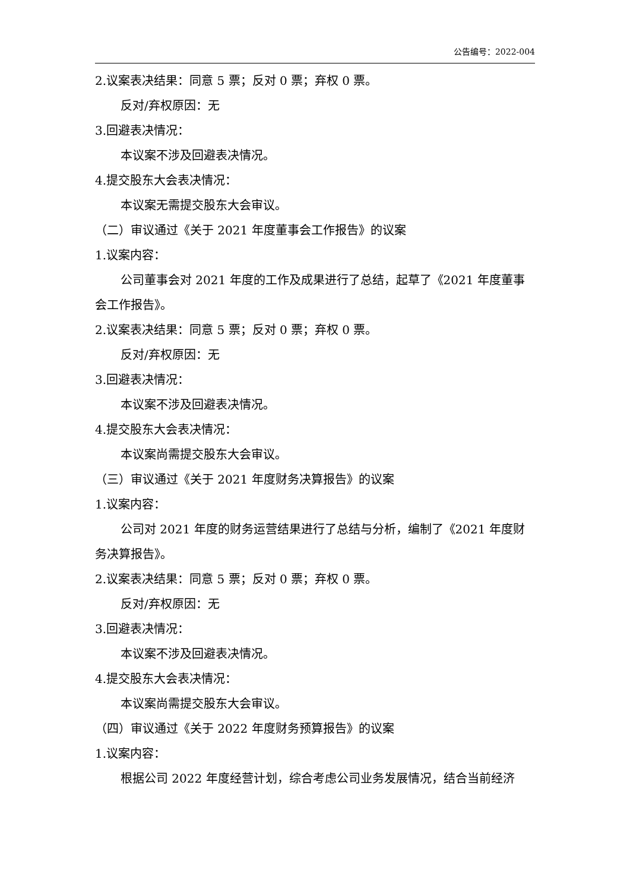公告编号：2022-004
2.议案表决结果：同意 5 票；反对 0 票；弃权 0 票。
反对/弃权原因：无
3.回避表决情况：
本议案不涉及回避表决情况。
4.提交股东大会表决情况：
本议案无需提交股东大会审议。
（二）审议通过《关于 2021 年度董事会工作报告》的议案
1.议案内容：
公司董事会对 2021 年度的工作及成果进行了总结，起草了《2021 年度董事
会工作报告》。
2.议案表决结果：同意 5 票；反对 0 票；弃权 0 票。
反对/弃权原因：无
3.回避表决情况：
本议案不涉及回避表决情况。
4.提交股东大会表决情况：
本议案尚需提交股东大会审议。
（三）审议通过《关于 2021 年度财务决算报告》的议案
1.议案内容：
公司对 2021 年度的财务运营结果进行了总结与分析，编制了《2021 年度财
务决算报告》。
2.议案表决结果：同意 5 票；反对 0 票；弃权 0 票。
反对/弃权原因：无
3.回避表决情况：
本议案不涉及回避表决情况。
4.提交股东大会表决情况：
本议案尚需提交股东大会审议。
（四）审议通过《关于 2022 年度财务预算报告》的议案
1.议案内容：
根据公司 2022 年度经营计划，综合考虑公司业务发展情况，结合当前经济